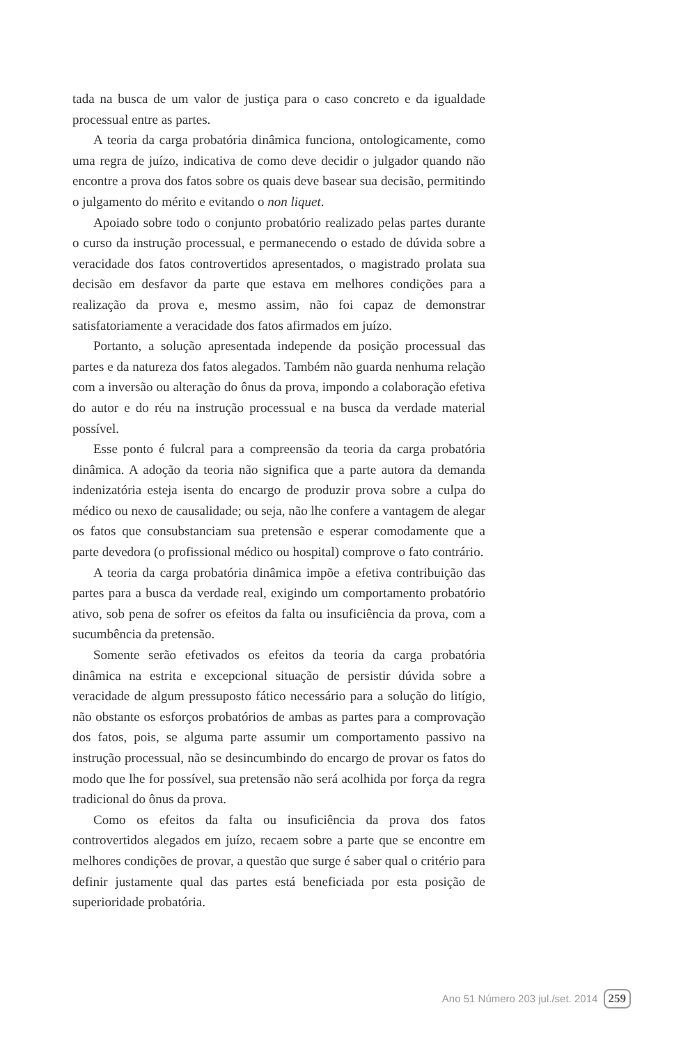tada na busca de um valor de justiça para o caso concreto e da igualdade processual entre as partes.
A teoria da carga probatória dinâmica funciona, ontologicamente, como uma regra de juízo, indicativa de como deve decidir o julgador quando não encontre a prova dos fatos sobre os quais deve basear sua decisão, permitindo o julgamento do mérito e evitando o non liquet.
Apoiado sobre todo o conjunto probatório realizado pelas partes durante o curso da instrução processual, e permanecendo o estado de dúvida sobre a veracidade dos fatos controvertidos apresentados, o magistrado prolata sua decisão em desfavor da parte que estava em melhores condições para a realização da prova e, mesmo assim, não foi capaz de demonstrar satisfatoriamente a veracidade dos fatos afirmados em juízo.
Portanto, a solução apresentada independe da posição processual das partes e da natureza dos fatos alegados. Também não guarda nenhuma relação com a inversão ou alteração do ônus da prova, impondo a colaboração efetiva do autor e do réu na instrução processual e na busca da verdade material possível.
Esse ponto é fulcral para a compreensão da teoria da carga probatória dinâmica. A adoção da teoria não significa que a parte autora da demanda indenizatória esteja isenta do encargo de produzir prova sobre a culpa do médico ou nexo de causalidade; ou seja, não lhe confere a vantagem de alegar os fatos que consubstanciam sua pretensão e esperar comodamente que a parte devedora (o profissional médico ou hospital) comprove o fato contrário.
A teoria da carga probatória dinâmica impõe a efetiva contribuição das partes para a busca da verdade real, exigindo um comportamento probatório ativo, sob pena de sofrer os efeitos da falta ou insuficiência da prova, com a sucumbência da pretensão.
Somente serão efetivados os efeitos da teoria da carga probatória dinâmica na estrita e excepcional situação de persistir dúvida sobre a veracidade de algum pressuposto fático necessário para a solução do litígio, não obstante os esforços probatórios de ambas as partes para a comprovação dos fatos, pois, se alguma parte assumir um comportamento passivo na instrução processual, não se desincumbindo do encargo de provar os fatos do modo que lhe for possível, sua pretensão não será acolhida por força da regra tradicional do ônus da prova.
Como os efeitos da falta ou insuficiência da prova dos fatos controvertidos alegados em juízo, recaem sobre a parte que se encontre em melhores condições de provar, a questão que surge é saber qual o critério para definir justamente qual das partes está beneficiada por esta posição de superioridade probatória.
Ano 51 Número 203 jul./set. 2014 259